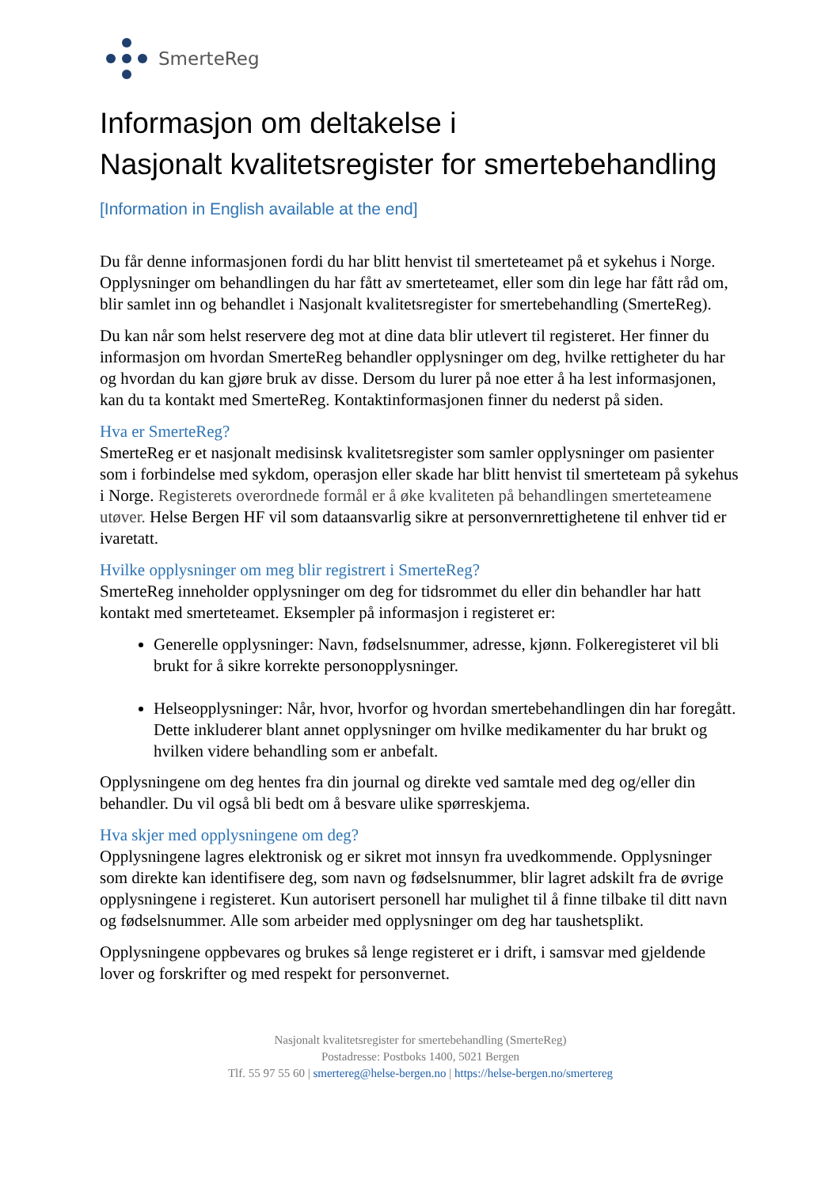SmerteReg
Informasjon om deltakelse i
Nasjonalt kvalitetsregister for smertebehandling
[Information in English available at the end]
Du får denne informasjonen fordi du har blitt henvist til smerteteamet på et sykehus i Norge. Opplysninger om behandlingen du har fått av smerteteamet, eller som din lege har fått råd om, blir samlet inn og behandlet i Nasjonalt kvalitetsregister for smertebehandling (SmerteReg).
Du kan når som helst reservere deg mot at dine data blir utlevert til registeret. Her finner du informasjon om hvordan SmerteReg behandler opplysninger om deg, hvilke rettigheter du har og hvordan du kan gjøre bruk av disse. Dersom du lurer på noe etter å ha lest informasjonen, kan du ta kontakt med SmerteReg. Kontaktinformasjonen finner du nederst på siden.
Hva er SmerteReg?
SmerteReg er et nasjonalt medisinsk kvalitetsregister som samler opplysninger om pasienter som i forbindelse med sykdom, operasjon eller skade har blitt henvist til smerteteam på sykehus i Norge. Registerets overordnede formål er å øke kvaliteten på behandlingen smerteteamene utøver. Helse Bergen HF vil som dataansvarlig sikre at personvernrettighetene til enhver tid er ivaretatt.
Hvilke opplysninger om meg blir registrert i SmerteReg?
SmerteReg inneholder opplysninger om deg for tidsrommet du eller din behandler har hatt kontakt med smerteteamet. Eksempler på informasjon i registeret er:
Generelle opplysninger: Navn, fødselsnummer, adresse, kjønn. Folkeregisteret vil bli brukt for å sikre korrekte personopplysninger.
Helseopplysninger: Når, hvor, hvorfor og hvordan smertebehandlingen din har foregått. Dette inkluderer blant annet opplysninger om hvilke medikamenter du har brukt og hvilken videre behandling som er anbefalt.
Opplysningene om deg hentes fra din journal og direkte ved samtale med deg og/eller din behandler. Du vil også bli bedt om å besvare ulike spørreskjema.
Hva skjer med opplysningene om deg?
Opplysningene lagres elektronisk og er sikret mot innsyn fra uvedkommende. Opplysninger som direkte kan identifisere deg, som navn og fødselsnummer, blir lagret adskilt fra de øvrige opplysningene i registeret. Kun autorisert personell har mulighet til å finne tilbake til ditt navn og fødselsnummer. Alle som arbeider med opplysninger om deg har taushetsplikt.
Opplysningene oppbevares og brukes så lenge registeret er i drift, i samsvar med gjeldende lover og forskrifter og med respekt for personvernet.
Nasjonalt kvalitetsregister for smertebehandling (SmerteReg)
Postadresse: Postboks 1400, 5021 Bergen
Tlf. 55 97 55 60 | smertereg@helse-bergen.no | https://helse-bergen.no/smertereg